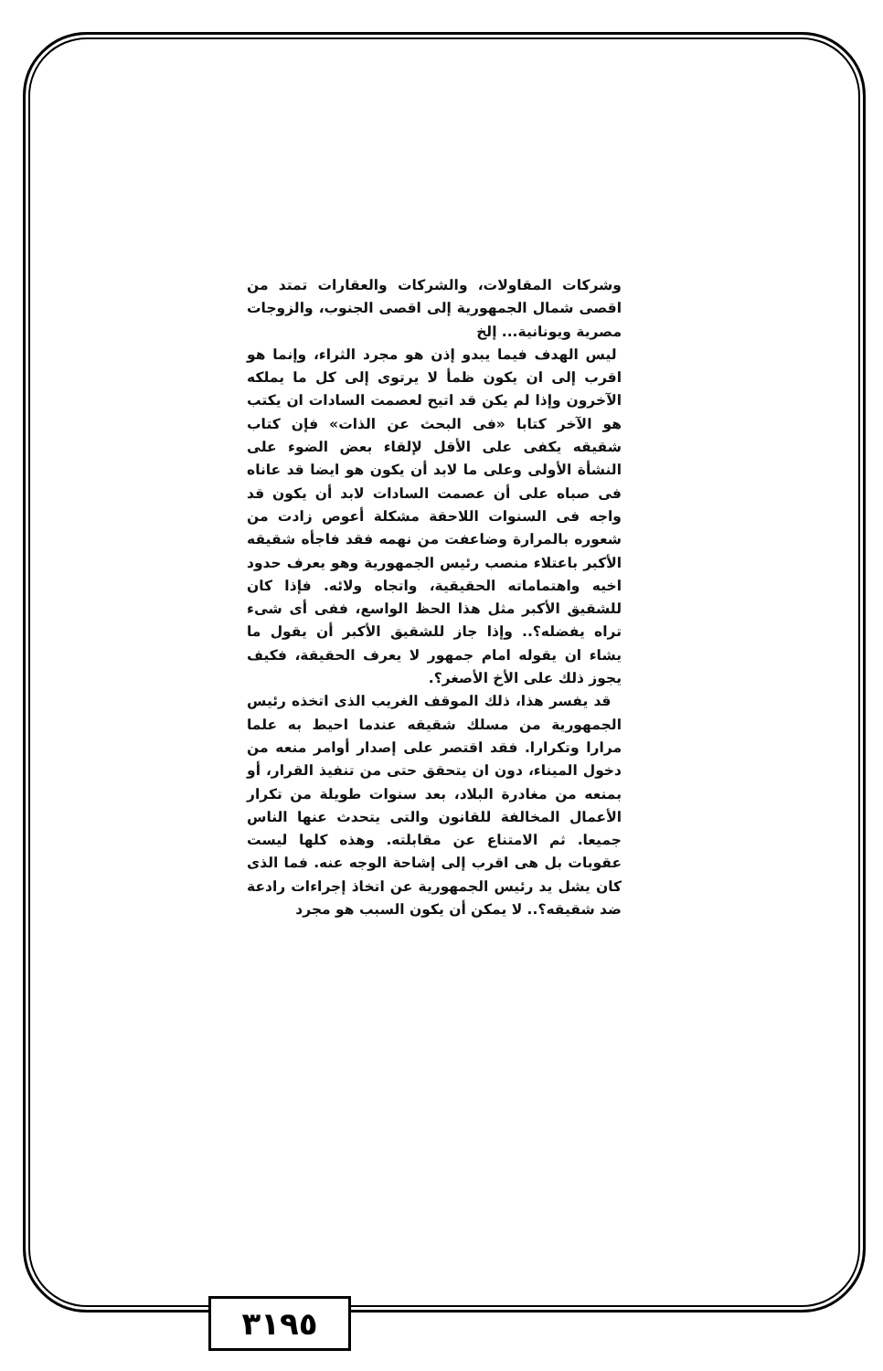وشركات المقاولات، والشركات والعقارات تمتد من اقصى شمال الجمهورية إلى اقصى الجنوب، والزوجات مصرية ويونانية... إلخ
ليس الهدف فيما يبدو إذن هو مجرد الثراء، وإنما هو اقرب إلى ان يكون ظمأ لا يرتوى إلى كل ما يملكه الآخرون وإذا لم يكن قد اتيح لعصمت السادات ان يكتب هو الآخر كتابا «فى البحث عن الذات» فإن كتاب شقيقه يكفى على الأقل لإلقاء بعض الضوء على النشأة الأولى وعلى ما لابد أن يكون هو ايضا قد عاناه فى صباه على أن عصمت السادات لابد أن يكون قد واجه فى السنوات اللاحقة مشكلة أعوص زادت من شعوره بالمرارة وضاعفت من نهمه فقد فاجأه شقيقه الأكبر باعتلاء منصب رئيس الجمهورية وهو يعرف حدود اخيه واهتماماته الحقيقية، واتجاه ولائه. فإذا كان للشقيق الأكبر مثل هذا الحظ الواسع، ففى أى شىء تراه يفضله؟.. وإذا جاز للشقيق الأكبر أن يقول ما يشاء ان يقوله امام جمهور لا يعرف الحقيقة، فكيف يجوز ذلك على الأخ الأصغر؟.
قد يفسر هذا، ذلك الموقف الغريب الذى اتخذه رئيس الجمهورية من مسلك شقيقه عندما احيط به علما مرارا وتكرارا. فقد اقتصر على إصدار أوامر منعه من دخول الميناء، دون ان يتحقق حتى من تنفيذ القرار، أو بمنعه من مغادرة البلاد، بعد سنوات طويلة من تكرار الأعمال المخالفة للقانون والتى يتحدث عنها الناس جميعا. ثم الامتناع عن مقابلته. وهذه كلها ليست عقوبات بل هى اقرب إلى إشاحة الوجه عنه. فما الذى كان يشل يد رئيس الجمهورية عن اتخاذ إجراءات رادعة ضد شقيقه؟.. لا يمكن أن يكون السبب هو مجرد
٣١٩٥